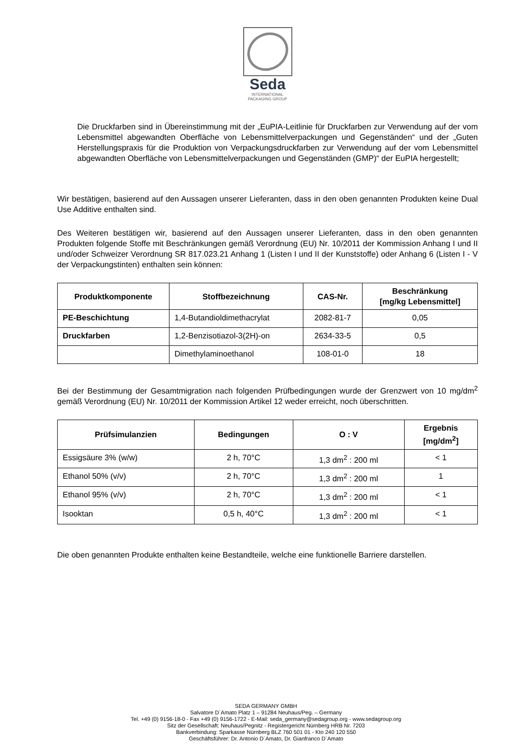Seda
INTERNATIONAL
PACKAGING GROUP
Die Druckfarben sind in Übereinstimmung mit der „EuPIA-Leitlinie für Druckfarben zur Verwendung auf der vom Lebensmittel abgewandten Oberfläche von Lebensmittelverpackungen und Gegenständen“ und der „Guten Herstellungspraxis für die Produktion von Verpackungsdruckfarben zur Verwendung auf der vom Lebensmittel abgewandten Oberfläche von Lebensmittelverpackungen und Gegenständen (GMP)“ der EuPIA hergestellt;
Wir bestätigen, basierend auf den Aussagen unserer Lieferanten, dass in den oben genannten Produkten keine Dual Use Additive enthalten sind.
Des Weiteren bestätigen wir, basierend auf den Aussagen unserer Lieferanten, dass in den oben genannten Produkten folgende Stoffe mit Beschränkungen gemäß Verordnung (EU) Nr. 10/2011 der Kommission Anhang I und II und/oder Schweizer Verordnung SR 817.023.21 Anhang 1 (Listen I und II der Kunststoffe) oder Anhang 6 (Listen I - V der Verpackungstinten) enthalten sein können:
| Produktkomponente | Stoffbezeichnung | CAS-Nr. | Beschränkung [mg/kg Lebensmittel] |
| --- | --- | --- | --- |
| PE-Beschichtung | 1,4-Butandioldimethacrylat | 2082-81-7 | 0,05 |
| Druckfarben | 1,2-Benzisotiazol-3(2H)-on | 2634-33-5 | 0,5 |
| | Dimethylaminoethanol | 108-01-0 | 18 |
Bei der Bestimmung der Gesamtmigration nach folgenden Prüfbedingungen wurde der Grenzwert von 10 mg/dm<sup>2</sup> gemäß Verordnung (EU) Nr. 10/2011 der Kommission Artikel 12 weder erreicht, noch überschritten.
| Prüfsimulanzien | Bedingungen | O : V | Ergebnis [mg/dm<sup>2</sup>] |
| --- | --- | --- | --- |
| Essigsäure 3% (w/w) | 2 h, 70°C | 1,3 dm<sup>2</sup> : 200 ml | < 1 |
| Ethanol 50% (v/v) | 2 h, 70°C | 1,3 dm<sup>2</sup> : 200 ml | 1 |
| Ethanol 95% (v/v) | 2 h, 70°C | 1,3 dm<sup>2</sup> : 200 ml | < 1 |
| Isooktan | 0,5 h, 40°C | 1,3 dm<sup>2</sup> : 200 ml | < 1 |
Die oben genannten Produkte enthalten keine Bestandteile, welche eine funktionelle Barriere darstellen.
SEDA GERMANY GMBH
Salvatore D´Amato Platz 1 – 91284 Neuhaus/Peg. – Germany
Tel. +49 (0) 9156-18-0 - Fax +49 (0) 9156-1722 - E-Mail: seda_germany@sedagroup.org - www.sedagroup.org
Sitz der Gesellschaft: Neuhaus/Pegnitz - Registergericht Nürnberg HRB Nr. 7203
Bankverbindung: Sparkasse Nürnberg BLZ 760 501 01 - Kto 240 120 550
Geschäftsführer: Dr. Antonio D´Amato, Dr. Gianfranco D´Amato